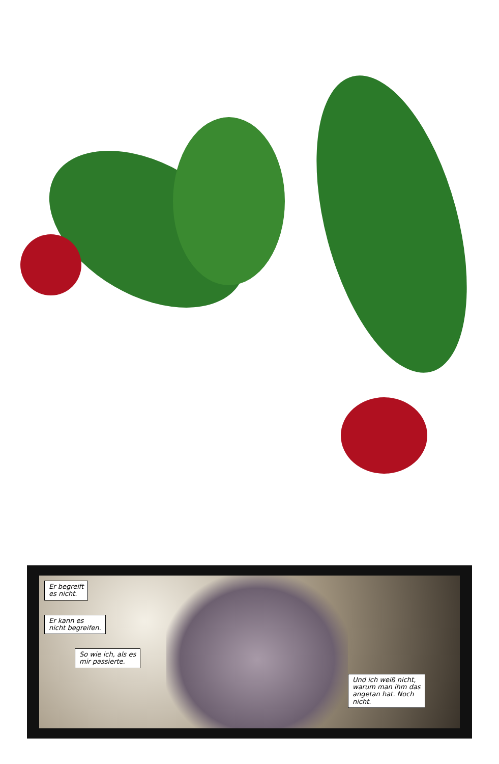Er begreift
es nicht.
Er kann es
nicht begreifen.
So wie ich, als es
mir passierte.
Und ich weiß nicht,
warum man ihm das
angetan hat. Noch
nicht.